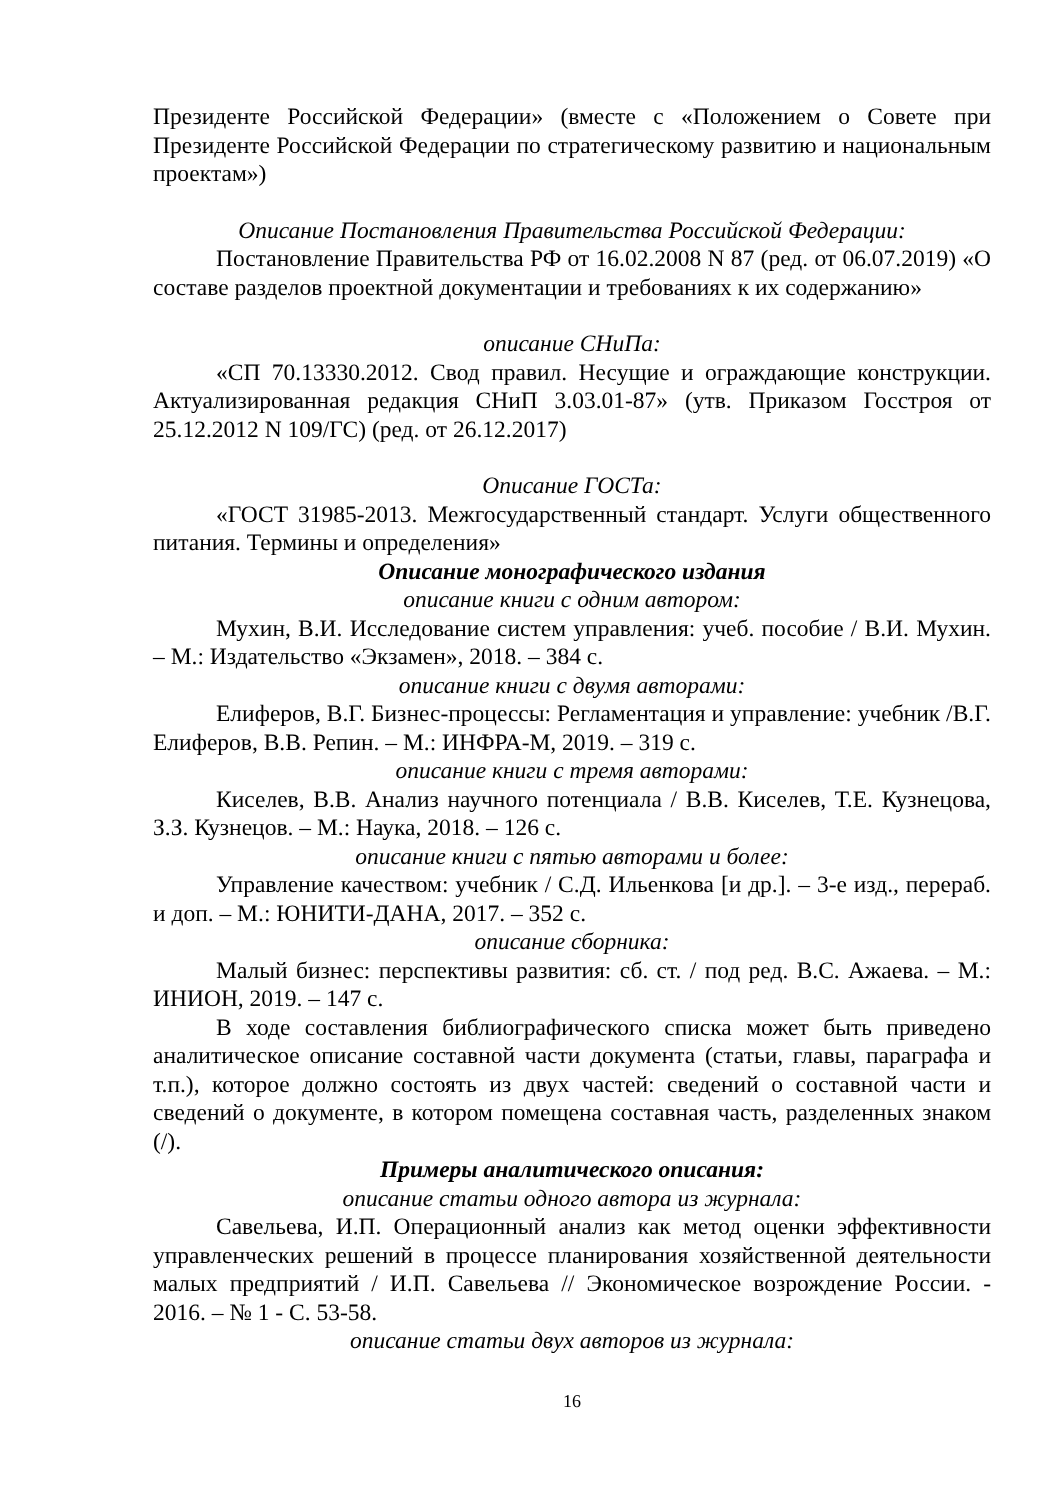Президенте Российской Федерации» (вместе с «Положением о Совете при Президенте Российской Федерации по стратегическому развитию и национальным проектам»)
Описание Постановления Правительства Российской Федерации:
Постановление Правительства РФ от 16.02.2008 N 87 (ред. от 06.07.2019) «О составе разделов проектной документации и требованиях к их содержанию»
описание СНиПа:
«СП 70.13330.2012. Свод правил. Несущие и ограждающие конструкции. Актуализированная редакция СНиП 3.03.01-87» (утв. Приказом Госстроя от 25.12.2012 N 109/ГС) (ред. от 26.12.2017)
Описание ГОСТа:
«ГОСТ 31985-2013. Межгосударственный стандарт. Услуги общественного питания. Термины и определения»
Описание монографического издания
описание книги с одним автором:
Мухин, В.И. Исследование систем управления: учеб. пособие / В.И. Мухин. – М.: Издательство «Экзамен», 2018. – 384 с.
описание книги с двумя авторами:
Елиферов, В.Г. Бизнес-процессы: Регламентация и управление: учебник /В.Г. Елиферов, В.В. Репин. – М.: ИНФРА-М, 2019. – 319 с.
описание книги с тремя авторами:
Киселев, В.В. Анализ научного потенциала / В.В. Киселев, Т.Е. Кузнецова, З.З. Кузнецов. – М.: Наука, 2018. – 126 с.
описание книги с пятью авторами и более:
Управление качеством: учебник / С.Д. Ильенкова [и др.]. – 3-е изд., перераб. и доп. – М.: ЮНИТИ-ДАНА, 2017. – 352 с.
описание сборника:
Малый бизнес: перспективы развития: сб. ст. / под ред. В.С. Ажаева. – М.: ИНИОН, 2019. – 147 с.
В ходе составления библиографического списка может быть приведено аналитическое описание составной части документа (статьи, главы, параграфа и т.п.), которое должно состоять из двух частей: сведений о составной части и сведений о документе, в котором помещена составная часть, разделенных знаком (/).
Примеры аналитического описания:
описание статьи одного автора из журнала:
Савельева, И.П. Операционный анализ как метод оценки эффективности управленческих решений в процессе планирования хозяйственной деятельности малых предприятий / И.П. Савельева // Экономическое возрождение России. - 2016. – № 1 - С. 53-58.
описание статьи двух авторов из журнала:
16